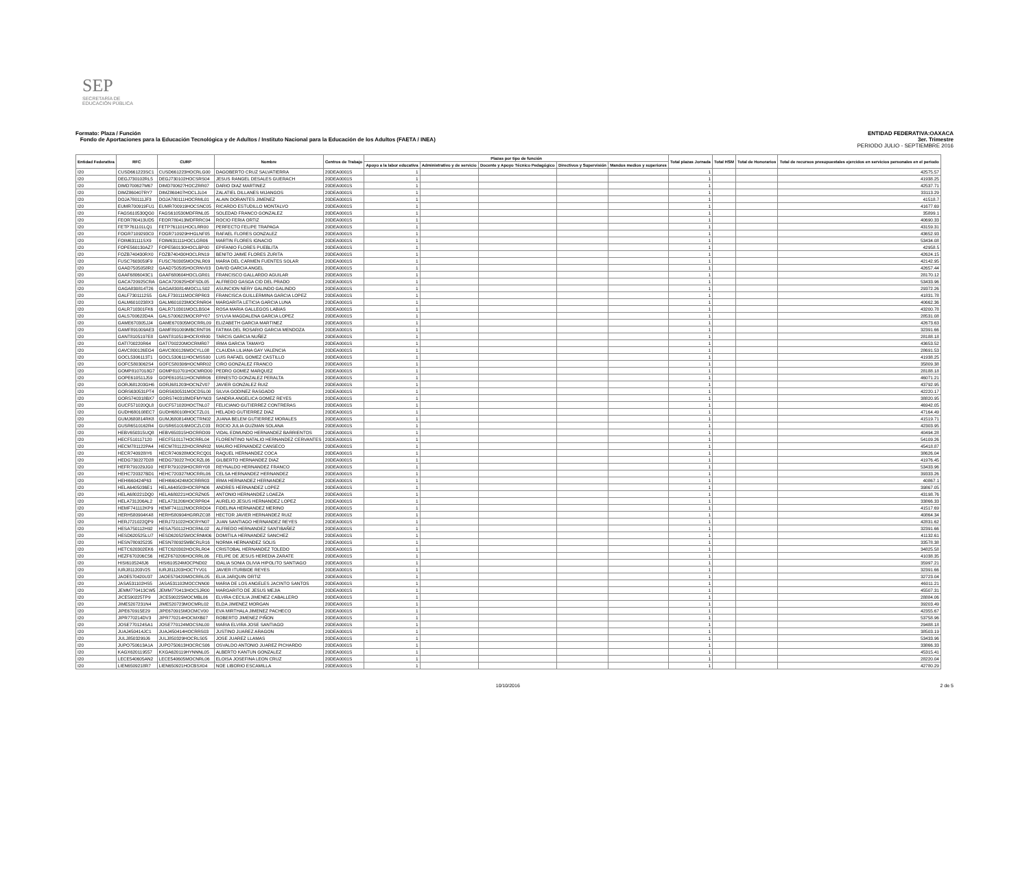SEP
SECRETARÍA DE
EDUCACIÓN PÚBLICA
Formato: Plaza / Función
Fondo de Aportaciones para la Educación Tecnológica y de Adultos / Instituto Nacional para la Educación de los Adultos (FAETA / INEA)
ENTIDAD FEDERATIVA:OAXACA
3er. Trimestre
PERIODO JULIO - SEPTIEMBRE 2016
| Entidad Federativa | RFC | CURP | Nombre | Centros de Trabajo | Plazas por tipo de función | | | | | Total plazas Jornada | Total HSM | Total de Honorarios | Total de recursos presupuestales ejercidos en servicios personales en el periodo |
| --- | --- | --- | --- | --- | --- | --- | --- | --- | --- | --- | --- | --- | --- |
| | | | | | Apoyo a la labor educativa | Administrativo y de servicio | Docente y Apoyo Técnico Pedagógico | Directivos y Supervisión | Mandos medios y superiores | | | | |
| I20 | CUSD661223SC1 | CUSD661223HOCRLG00 | DAGOBERTO CRUZ SALVATIERRA | 20DEA0001S | 1 | | | | | 1 | | | 42575.57 |
| I20 | DEGJ730102RL5 | DEGJ730102HOCSRS04 | JESUS RANGEL DESALES GUERACH | 20DEA0001S | 1 | | | | | 1 | | | 41938.25 |
| I20 | DIMD700627M67 | DIMD700627HOCZRR07 | DARIO DIAZ MARTINEZ | 20DEA0001S | 1 | | | | | 1 | | | 42537.71 |
| I20 | DIMZ860407RY7 | DIMZ860407HOCLJL04 | ZALATIEL DILLANES MIJANGOS | 20DEA0001S | 1 | | | | | 1 | | | 33113.29 |
| I20 | DOJA780111JF3 | DOJA780111HOCRML01 | ALAIN DORANTES JIMENEZ | 20DEA0001S | 1 | | | | | 1 | | | 41518.7 |
| I20 | EUMR700919FU1 | EUMR700919HOCSNC05 | RICARDO ESTUDILLO MONTALVO | 20DEA0001S | 1 | | | | | 1 | | | 41677.69 |
| I20 | FAGS610530QG0 | FAGS610530MDFRNL05 | SOLEDAD FRANCO GONZALEZ | 20DEA0001S | 1 | | | | | 1 | | | 35899.1 |
| I20 | FEOR780413UD5 | FEOR780413MDFRRC04 | ROCIO FERIA ORTIZ | 20DEA0001S | 1 | | | | | 1 | | | 40690.33 |
| I20 | FETP761101LQ1 | FETP761101HOCLRR00 | PERFECTO FELIPE TRAPAGA | 20DEA0001S | 1 | | | | | 1 | | | 43159.31 |
| I20 | FOGR7109293C0 | FOGR710929HHGLNF05 | RAFAEL FLORES GONZALEZ | 20DEA0001S | 1 | | | | | 1 | | | 43652.93 |
| I20 | FOIM631111SX9 | FOIM631111HOCLGR06 | MARTIN FLORES IGNACIO | 20DEA0001S | 1 | | | | | 1 | | | 53434.08 |
| I20 | FOPE560130AZ7 | FOPE560130HOCLBP00 | EPIFANIO FLORES PUEBLITA | 20DEA0001S | 1 | | | | | 1 | | | 42958.5 |
| I20 | FOZB740430RX0 | FOZB740430HOCLRN19 | BENITO JAIME FLORES ZURITA | 20DEA0001S | 1 | | | | | 1 | | | 42624.15 |
| I20 | FUSC7603059F9 | FUSC760305MOCNLR09 | MARIA DEL CARMEN FUENTES SOLAR | 20DEA0001S | 1 | | | | | 1 | | | 42142.95 |
| I20 | GAAD7505058R2 | GAAD750505HOCRNV03 | DAVID GARCIA ANGEL | 20DEA0001S | 1 | | | | | 1 | | | 42657.44 |
| I20 | GAAF6806043C1 | GAAF680604HOCLGR01 | FRANCISCO GALLARDO AGUILAR | 20DEA0001S | 1 | | | | | 1 | | | 28170.12 |
| I20 | GACA720925CRA | GACA720925HDFSDL05 | ALFREDO GASGA CID DEL PRADO | 20DEA0001S | 1 | | | | | 1 | | | 53433.96 |
| I20 | GAGA830814T26 | GAGA830814MOCLLS02 | ASUNCION NERY GALINDO GALINDO | 20DEA0001S | 1 | | | | | 1 | | | 29372.26 |
| I20 | GALF7301112S5 | GALF730111MOCRPR03 | FRANCISCA GUILLERMINA GARCIA LOPEZ | 20DEA0001S | 1 | | | | | 1 | | | 41831.78 |
| I20 | GALM6010238X3 | GALM601023MOCRNR04 | MARGARITA LETICIA GARCIA LUNA | 20DEA0001S | 1 | | | | | 1 | | | 40662.36 |
| I20 | GALR710301FK6 | GALR710301MOCLBS04 | ROSA MARIA GALLEGOS LABIAS | 20DEA0001S | 1 | | | | | 1 | | | 43200.78 |
| I20 | GALS700622D4A | GALS700622MOCRPY07 | SYLVIA MAGDALENA GARCIA LOPEZ | 20DEA0001S | 1 | | | | | 1 | | | 28531.08 |
| I20 | GAME670305JJ4 | GAME670305MOCRRL09 | ELIZABETH GARCIA MARTINEZ | 20DEA0001S | 1 | | | | | 1 | | | 42673.63 |
| I20 | GAMF891009AE3 | GAMF891009MBCRNT06 | FATIMA DEL ROSARIO GARCIA MENDOZA | 20DEA0001S | 1 | | | | | 1 | | | 32391.66 |
| I20 | GANT8105197E8 | GANT810519HOCRXR00 | TARCIS GARCIA NUÑEZ | 20DEA0001S | 1 | | | | | 1 | | | 28188.18 |
| I20 | GATI700220R64 | GATI700220MOCRMR07 | IRMA GARCIA TAMAYO | 20DEA0001S | 1 | | | | | 1 | | | 43653.52 |
| I20 | GAVC800126EG4 | GAVC800126MOCYLL08 | CLAUDIA LILIANA GAY VALENCIA | 20DEA0001S | 1 | | | | | 1 | | | 28691.53 |
| I20 | GOCL5306113T1 | GOCL530611HOCMSS00 | LUIS RAFAEL GOMEZ CASTILLO | 20DEA0001S | 1 | | | | | 1 | | | 41938.25 |
| I20 | GOFC5803062S4 | GOFC580306HOCNRR02 | CIRO GONZALEZ FRANCO | 20DEA0001S | 1 | | | | | 1 | | | 35809.38 |
| I20 | GOMP8107018G7 | GOMP810701HOCMRD00 | PEDRO GOMEZ MARQUEZ | 20DEA0001S | 1 | | | | | 1 | | | 28188.18 |
| I20 | GOPE610511J59 | GOPE610511HOCNRR06 | ERNESTO GONZALEZ PERALTA | 20DEA0001S | 1 | | | | | 1 | | | 46071.21 |
| I20 | GORJ681203GH6 | GORJ681203HOCNZV07 | JAVIER GONZALEZ RUIZ | 20DEA0001S | 1 | | | | | 1 | | | 43792.95 |
| I20 | GORS630531PT4 | GORS630531MOCDSL00 | SILVIA GODINEZ RASGADO | 20DEA0001S | 1 | | | | | 1 | | | 42220.17 |
| I20 | GORS740318BX7 | GORS740318MDFMYN03 | SANDRA ANGELICA GOMEZ REYES | 20DEA0001S | 1 | | | | | 1 | | | 38820.95 |
| I20 | GUCF571020QL8 | GUCF571020HOCTNL07 | FELICIANO GUTIERREZ CONTRERAS | 20DEA0001S | 1 | | | | | 1 | | | 46942.05 |
| I20 | GUDH680108EC7 | GUDH680108HOCTZL01 | HELADIO GUTIERREZ DIAZ | 20DEA0001S | 1 | | | | | 1 | | | 47164.49 |
| I20 | GUMJ680814RK8 | GUMJ680814MOCTRN02 | JUANA BELEM GUTIERREZ MORALES | 20DEA0001S | 1 | | | | | 1 | | | 41519.71 |
| I20 | GUSR6510162R4 | GUSR651016MOCZLC03 | ROCIO JULIA GUZMAN SOLANA | 20DEA0001S | 1 | | | | | 1 | | | 42303.95 |
| I20 | HEBV650315UQ8 | HEBV650315HOCRRD09 | VIDAL EDMUNDO HERNANDEZ BARRIENTOS | 20DEA0001S | 1 | | | | | 1 | | | 40494.28 |
| I20 | HECF510117120 | HECF510117HOCRRL04 | FLORENTINO NATALIO HERNANDEZ CERVANTES | 20DEA0001S | 1 | | | | | 1 | | | 54109.26 |
| I20 | HECM781122PA4 | HECM781122HOCRNR02 | MAURO HERNANDEZ CANSECO | 20DEA0001S | 1 | | | | | 1 | | | 45418.87 |
| I20 | HECR740928IY6 | HECR740928MOCRCQ01 | RAQUEL HERNANDEZ COCA | 20DEA0001S | 1 | | | | | 1 | | | 38626.04 |
| I20 | HEDG730227D28 | HEDG730227HOCRZL06 | GILBERTO HERNANDEZ DIAZ | 20DEA0001S | 1 | | | | | 1 | | | 41976.45 |
| I20 | HEFR791029JG0 | HEFR791029HOCRRY08 | REYNALDO HERNANDEZ FRANCO | 20DEA0001S | 1 | | | | | 1 | | | 53433.96 |
| I20 | HEHC720327BD1 | HEHC720327MOCRRL06 | CELSA HERNANDEZ HERNANDEZ | 20DEA0001S | 1 | | | | | 1 | | | 39333.26 |
| I20 | HEHI660424P63 | HEHI660424MOCRRR03 | IRMA HERNANDEZ HERNANDEZ | 20DEA0001S | 1 | | | | | 1 | | | 40867.1 |
| I20 | HELA6405036E1 | HELA640503HOCRPN06 | ANDRES HERNANDEZ LOPEZ | 20DEA0001S | 1 | | | | | 1 | | | 39867.05 |
| I20 | HELA680221DQ0 | HELA680221HOCRZN05 | ANTONIO HERNANDEZ LOAEZA | 20DEA0001S | 1 | | | | | 1 | | | 43198.76 |
| I20 | HELA731206AL2 | HELA731206HOCRPR04 | AURELIO JESUS HERNANDEZ LOPEZ | 20DEA0001S | 1 | | | | | 1 | | | 33866.33 |
| I20 | HEMF741112KP9 | HEMF741112MOCRRD04 | FIDELINA HERNANDEZ MERINO | 20DEA0001S | 1 | | | | | 1 | | | 41517.69 |
| I20 | HERH580904K48 | HERH580904HGRRZC08 | HECTOR JAVIER HERNANDEZ RUIZ | 20DEA0001S | 1 | | | | | 1 | | | 40864.34 |
| I20 | HERJ721022QP9 | HERJ721022HOCRYN07 | JUAN SANTIAGO HERNANDEZ REYES | 20DEA0001S | 1 | | | | | 1 | | | 42831.62 |
| I20 | HESA750112H92 | HESA750112HOCRNL02 | ALFREDO HERNANDEZ SANTIBAÑEZ | 20DEA0001S | 1 | | | | | 1 | | | 32391.66 |
| I20 | HESD620525LU7 | HESD620525MOCRNM06 | DOMITILA HERNANDEZ SANCHEZ | 20DEA0001S | 1 | | | | | 1 | | | 41132.61 |
| I20 | HESN780925235 | HESN780925MBCRLR16 | NORMA HERNANDEZ SOLIS | 20DEA0001S | 1 | | | | | 1 | | | 33578.38 |
| I20 | HETC620302EK6 | HETC620302HOCRLR04 | CRISTOBAL HERNANDEZ TOLEDO | 20DEA0001S | 1 | | | | | 1 | | | 34825.58 |
| I20 | HEZF670206C56 | HEZF670206HOCRRL06 | FELIPE DE JESUS HEREDIA ZARATE | 20DEA0001S | 1 | | | | | 1 | | | 41038.35 |
| I20 | HISI6105248J6 | HISI610524MOCPND02 | IDALIA SONIA OLIVIA HIPOLITO SANTIAGO | 20DEA0001S | 1 | | | | | 1 | | | 35997.21 |
| I20 | IURJ811203V25 | IURJ811203HOCTYV01 | JAVIER ITURBIDE REYES | 20DEA0001S | 1 | | | | | 1 | | | 32391.66 |
| I20 | JAOE570420U37 | JAOE570420MOCRRL05 | ELIA JARQUIN ORTIZ | 20DEA0001S | 1 | | | | | 1 | | | 32723.04 |
| I20 | JASA531102HS5 | JASA531102MOCCNN00 | MARIA DE LOS ANGELES JACINTO SANTOS | 20DEA0001S | 1 | | | | | 1 | | | 46011.21 |
| I20 | JEMM770413CW5 | JEMM770413HOCSJR00 | MARGARITO DE JESUS MEJIA | 20DEA0001S | 1 | | | | | 1 | | | 45507.31 |
| I20 | JICE590225TP9 | JICE590225MOCMBL06 | ELVIRA CECILIA JIMENEZ CABALLERO | 20DEA0001S | 1 | | | | | 1 | | | 28884.06 |
| I20 | JIME5207231N4 | JIME520723MOCMRL02 | ELDA JIMENEZ MORGAN | 20DEA0001S | 1 | | | | | 1 | | | 39203.49 |
| I20 | JIPE670915E29 | JIPE670915MOCMCV00 | EVA MIRTHALA JIMENEZ PACHECO | 20DEA0001S | 1 | | | | | 1 | | | 42355.67 |
| I20 | JIPR770214DV3 | JIPR770214HOCMXB07 | ROBERTO JIMENEZ PIÑON | 20DEA0001S | 1 | | | | | 1 | | | 53758.96 |
| I20 | JOSE770124SA1 | JOSE770124MOCSNL00 | MARIA ELVIRA JOSE SANTIAGO | 20DEA0001S | 1 | | | | | 1 | | | 29488.18 |
| I20 | JUAJ450414JC1 | JUAJ450414HOCRRS03 | JUSTINO JUAREZ ARAGON | 20DEA0001S | 1 | | | | | 1 | | | 38503.19 |
| I20 | JULJ8503299J6 | JULJ850329HOCRLS05 | JOSE JUAREZ LLAMAS | 20DEA0001S | 1 | | | | | 1 | | | 53433.96 |
| I20 | JUPO750613A1A | JUPO750613HOCRCS06 | OSVALDO ANTONIO JUAREZ PICHARDO | 20DEA0001S | 1 | | | | | 1 | | | 33866.33 |
| I20 | KAGX620119557 | KXGA620119HYNNNL05 | ALBERTO KANTUN GONZALEZ | 20DEA0001S | 1 | | | | | 1 | | | 45315.41 |
| I20 | LECE540605AN2 | LECE540605MOCNRL06 | ELOISA JOSEFINA LEON CRUZ | 20DEA0001S | 1 | | | | | 1 | | | 28220.04 |
| I20 | LIEN6509218R7 | LIEN650921HOCBSX04 | NOE LIBORIO ESCAMILLA | 20DEA0001S | 1 | | | | | 1 | | | 42780.29 |
10/10/2016 2 de 5